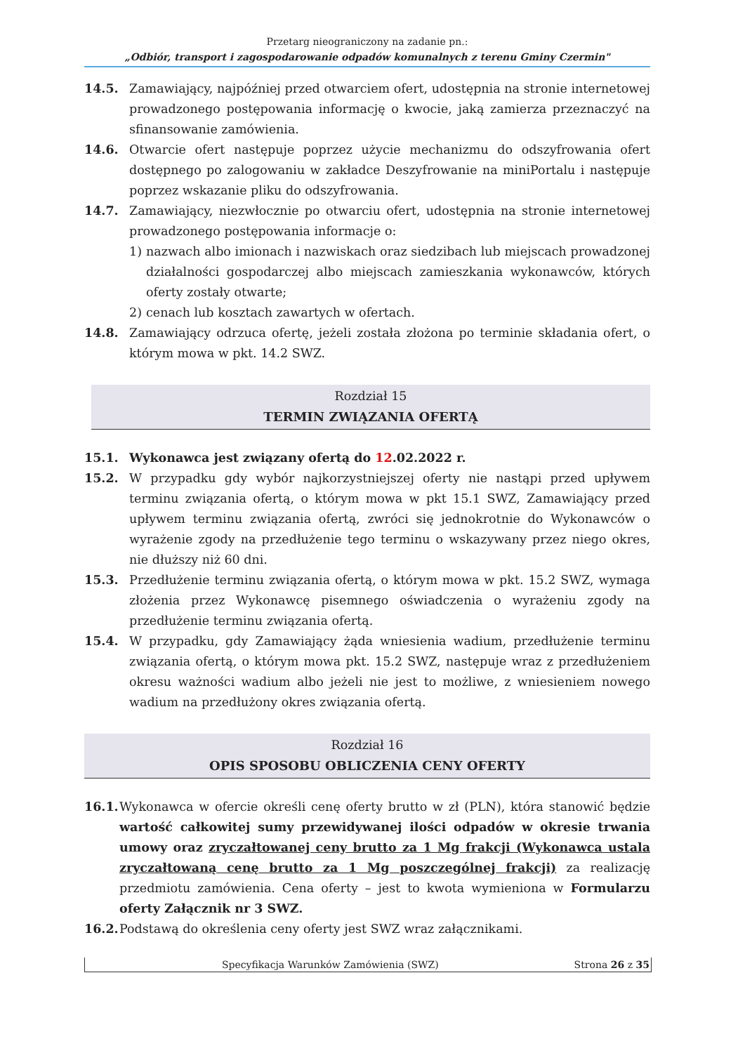Przetarg nieograniczony na zadanie pn.:
„Odbiór, transport i zagospodarowanie odpadów komunalnych z terenu Gminy Czermin"
14.5. Zamawiający, najpóźniej przed otwarciem ofert, udostępnia na stronie internetowej prowadzonego postępowania informację o kwocie, jaką zamierza przeznaczyć na sfinansowanie zamówienia.
14.6. Otwarcie ofert następuje poprzez użycie mechanizmu do odszyfrowania ofert dostępnego po zalogowaniu w zakładce Deszyfrowanie na miniPortalu i następuje poprzez wskazanie pliku do odszyfrowania.
14.7. Zamawiający, niezwłocznie po otwarciu ofert, udostępnia na stronie internetowej prowadzonego postępowania informacje o:
1) nazwach albo imionach i nazwiskach oraz siedzibach lub miejscach prowadzonej działalności gospodarczej albo miejscach zamieszkania wykonawców, których oferty zostały otwarte;
2) cenach lub kosztach zawartych w ofertach.
14.8. Zamawiający odrzuca ofertę, jeżeli została złożona po terminie składania ofert, o którym mowa w pkt. 14.2 SWZ.
Rozdział 15
TERMIN ZWIĄZANIA OFERTĄ
15.1. Wykonawca jest związany ofertą do 12.02.2022 r.
15.2. W przypadku gdy wybór najkorzystniejszej oferty nie nastąpi przed upływem terminu związania ofertą, o którym mowa w pkt 15.1 SWZ, Zamawiający przed upływem terminu związania ofertą, zwróci się jednokrotnie do Wykonawców o wyrażenie zgody na przedłużenie tego terminu o wskazywany przez niego okres, nie dłuższy niż 60 dni.
15.3. Przedłużenie terminu związania ofertą, o którym mowa w pkt. 15.2 SWZ, wymaga złożenia przez Wykonawcę pisemnego oświadczenia o wyrażeniu zgody na przedłużenie terminu związania ofertą.
15.4. W przypadku, gdy Zamawiający żąda wniesienia wadium, przedłużenie terminu związania ofertą, o którym mowa pkt. 15.2 SWZ, następuje wraz z przedłużeniem okresu ważności wadium albo jeżeli nie jest to możliwe, z wniesieniem nowego wadium na przedłużony okres związania ofertą.
Rozdział 16
OPIS SPOSOBU OBLICZENIA CENY OFERTY
16.1.
Wykonawca w ofercie określi cenę oferty brutto w zł (PLN), która stanowić będzie wartość całkowitej sumy przewidywanej ilości odpadów w okresie trwania umowy oraz zryczałtowanej ceny brutto za 1 Mg frakcji (Wykonawca ustala zryczałtowaną cenę brutto za 1 Mg poszczególnej frakcji) za realizację przedmiotu zamówienia. Cena oferty – jest to kwota wymieniona w Formularzu oferty Załącznik nr 3 SWZ.
16.2.
Podstawą do określenia ceny oferty jest SWZ wraz załącznikami.
Specyfikacja Warunków Zamówienia (SWZ) Strona 26 z 35